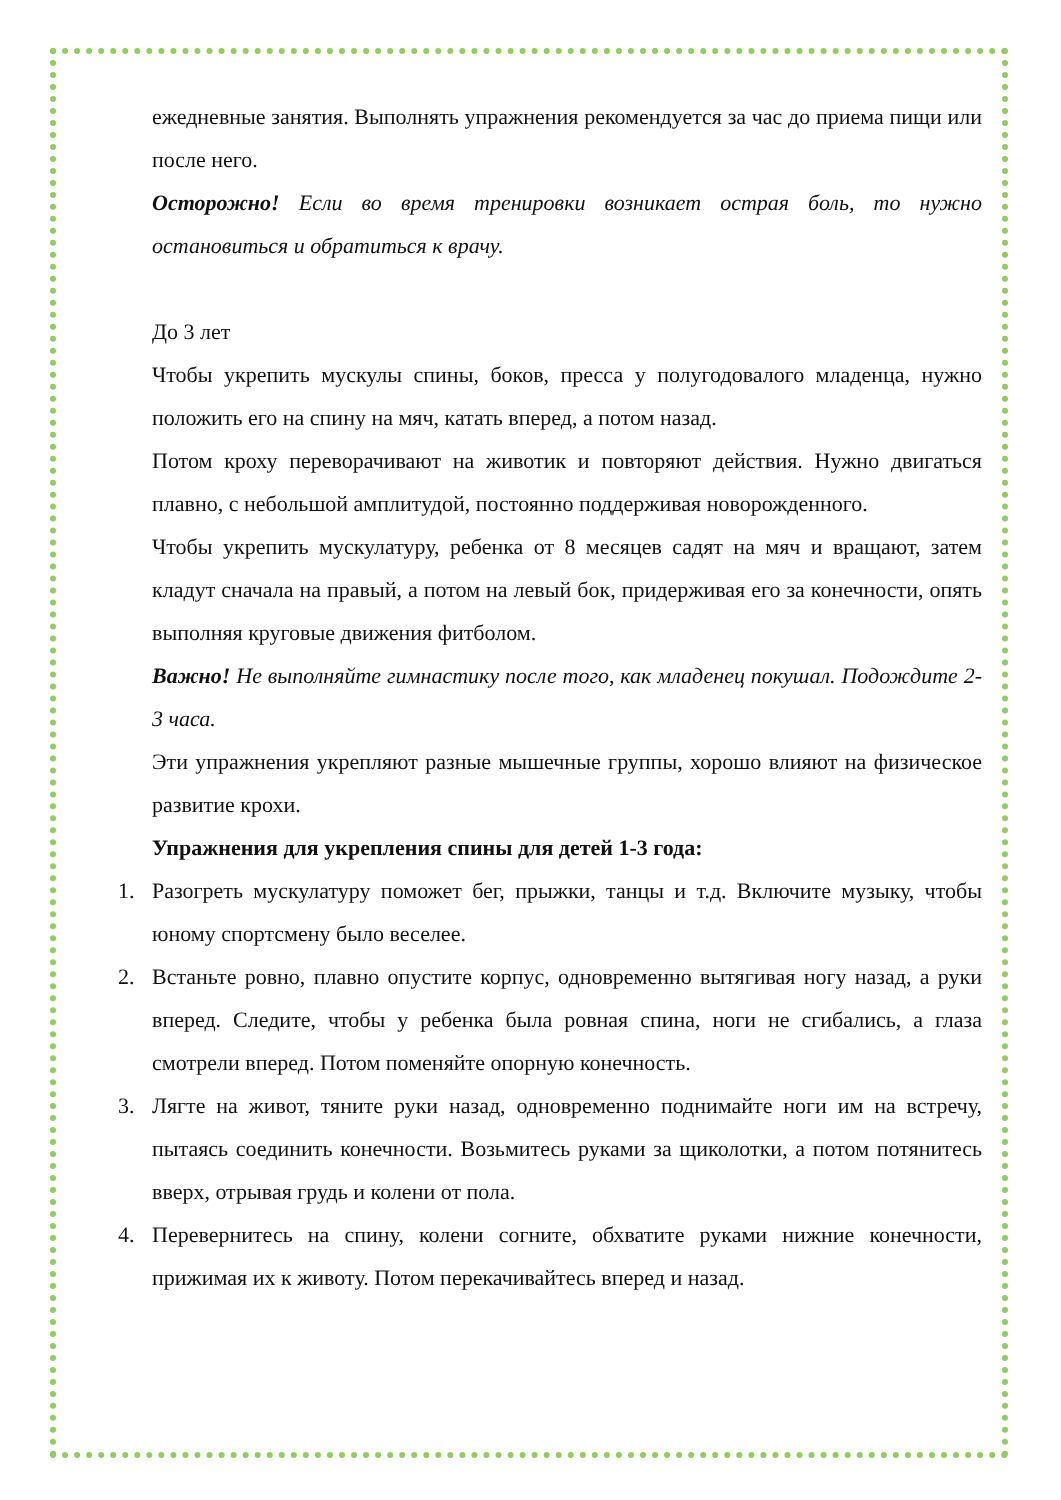ежедневные занятия. Выполнять упражнения рекомендуется за час до приема пищи или после него.
Осторожно! Если во время тренировки возникает острая боль, то нужно остановиться и обратиться к врачу.
До 3 лет
Чтобы укрепить мускулы спины, боков, пресса у полугодовалого младенца, нужно положить его на спину на мяч, катать вперед, а потом назад.
Потом кроху переворачивают на животик и повторяют действия. Нужно двигаться плавно, с небольшой амплитудой, постоянно поддерживая новорожденного.
Чтобы укрепить мускулатуру, ребенка от 8 месяцев садят на мяч и вращают, затем кладут сначала на правый, а потом на левый бок, придерживая его за конечности, опять выполняя круговые движения фитболом.
Важно! Не выполняйте гимнастику после того, как младенец покушал. Подождите 2-3 часа.
Эти упражнения укрепляют разные мышечные группы, хорошо влияют на физическое развитие крохи.
Упражнения для укрепления спины для детей 1-3 года:
1. Разогреть мускулатуру поможет бег, прыжки, танцы и т.д. Включите музыку, чтобы юному спортсмену было веселее.
2. Встаньте ровно, плавно опустите корпус, одновременно вытягивая ногу назад, а руки вперед. Следите, чтобы у ребенка была ровная спина, ноги не сгибались, а глаза смотрели вперед. Потом поменяйте опорную конечность.
3. Лягте на живот, тяните руки назад, одновременно поднимайте ноги им на встречу, пытаясь соединить конечности. Возьмитесь руками за щиколотки, а потом потянитесь вверх, отрывая грудь и колени от пола.
4. Перевернитесь на спину, колени согните, обхватите руками нижние конечности, прижимая их к животу. Потом перекачивайтесь вперед и назад.